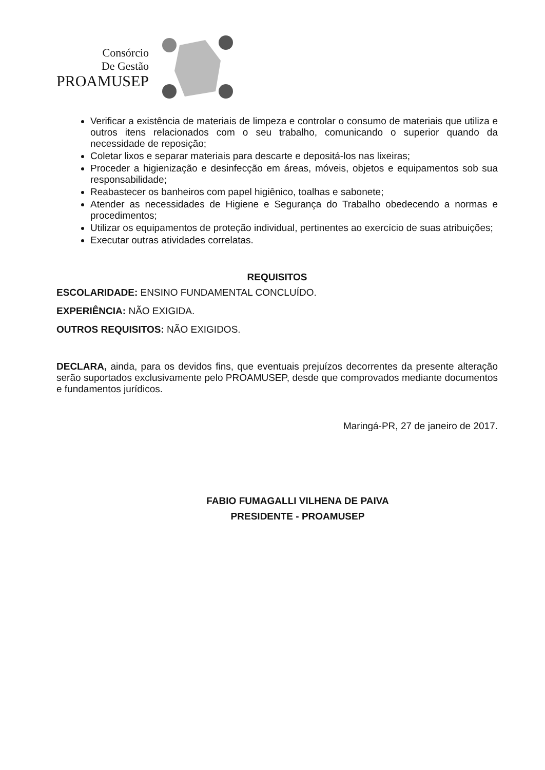Consórcio
De Gestão
PROAMUSEP
Verificar a existência de materiais de limpeza e controlar o consumo de materiais que utiliza e outros itens relacionados com o seu trabalho, comunicando o superior quando da necessidade de reposição;
Coletar lixos e separar materiais para descarte e depositá-los nas lixeiras;
Proceder a higienização e desinfecção em áreas, móveis, objetos e equipamentos sob sua responsabilidade;
Reabastecer os banheiros com papel higiênico, toalhas e sabonete;
Atender as necessidades de Higiene e Segurança do Trabalho obedecendo a normas e procedimentos;
Utilizar os equipamentos de proteção individual, pertinentes ao exercício de suas atribuições;
Executar outras atividades correlatas.
REQUISITOS
ESCOLARIDADE: ENSINO FUNDAMENTAL CONCLUÍDO.
EXPERIÊNCIA: NÃO EXIGIDA.
OUTROS REQUISITOS: NÃO EXIGIDOS.
DECLARA, ainda, para os devidos fins, que eventuais prejuízos decorrentes da presente alteração serão suportados exclusivamente pelo PROAMUSEP, desde que comprovados mediante documentos e fundamentos jurídicos.
Maringá-PR, 27 de janeiro de 2017.
FABIO FUMAGALLI VILHENA DE PAIVA
PRESIDENTE - PROAMUSEP